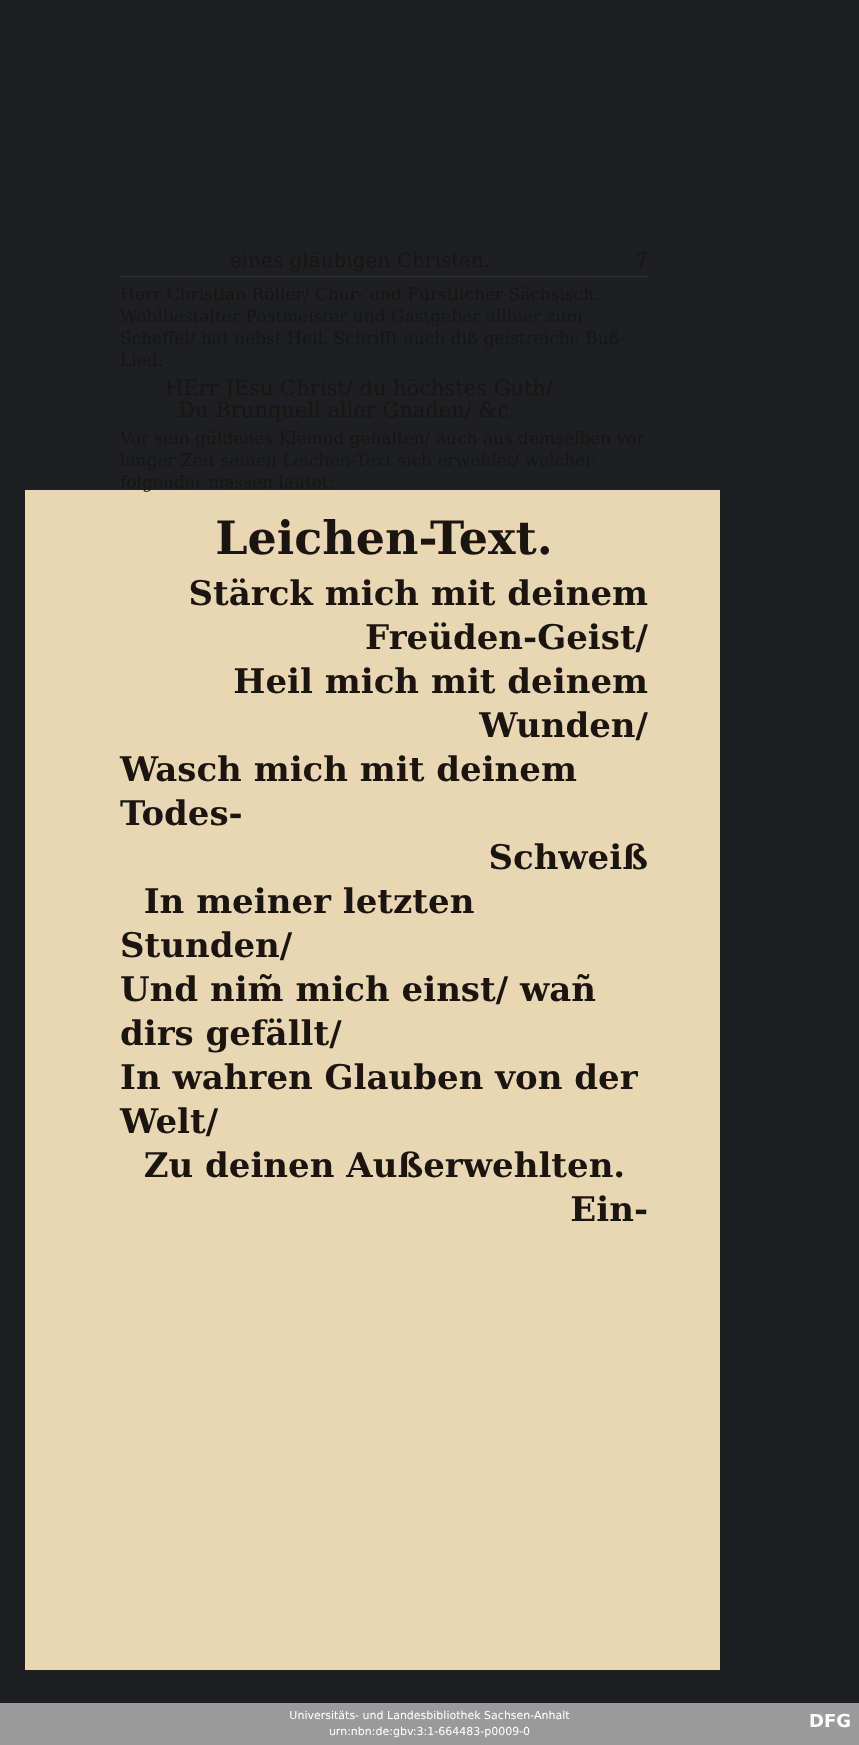eines gläubigen Christen. 7
Herr Christian Röller/ Chur- und Fürstlicher Sächsisch. Wohlbestalter Postmeister und Gastgeber allhier zum Scheffel/ hat nebst Heil. Schrifft auch diß geistreiche Buß-Lied:
HErr JEsu Christ/ du höchstes Guth/
Du Brunquell aller Gnaden/ &c.
Vor sein güldenes Kleinod gehalten/ auch aus demselben vor langer Zeit seinen Leichen-Text sich erwehlet/ welcher folgender massen lautet:
Leichen-Text.
Stärck mich mit deinem
Freüden-Geist/
Heil mich mit deinem
Wunden/
Wasch mich mit deinem Todes-
Schweiß
In meiner letzten Stunden/
Und nim̃ mich einst/ wañ dirs gefällt/
In wahren Glauben von der Welt/
Zu deinen Außerwehlten.
Ein-
Universitäts- und Landesbibliothek Sachsen-Anhalt
urn:nbn:de:gbv:3:1-664483-p0009-0
DFG